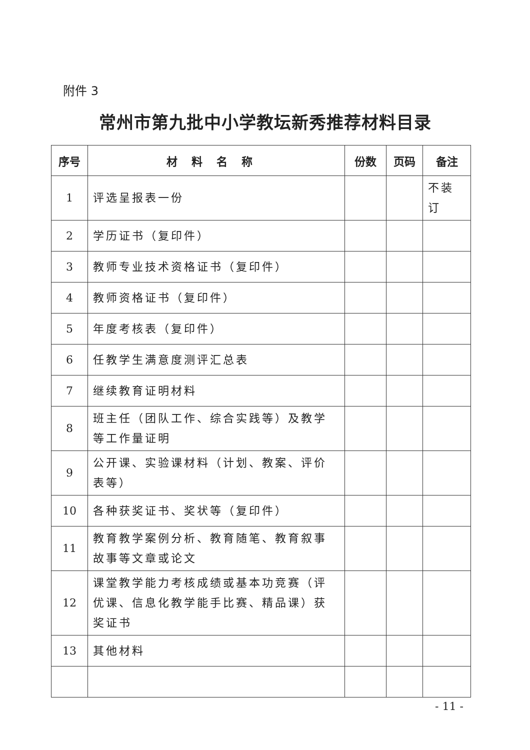附件 3
常州市第九批中小学教坛新秀推荐材料目录
| 序号 | 材料名称 | 份数 | 页码 | 备注 |
| --- | --- | --- | --- | --- |
| 1 | 评选呈报表一份 | | | 不装订 |
| 2 | 学历证书（复印件） | | | |
| 3 | 教师专业技术资格证书（复印件） | | | |
| 4 | 教师资格证书（复印件） | | | |
| 5 | 年度考核表（复印件） | | | |
| 6 | 任教学生满意度测评汇总表 | | | |
| 7 | 继续教育证明材料 | | | |
| 8 | 班主任（团队工作、综合实践等）及教学等工作量证明 | | | |
| 9 | 公开课、实验课材料（计划、教案、评价表等） | | | |
| 10 | 各种获奖证书、奖状等（复印件） | | | |
| 11 | 教育教学案例分析、教育随笔、教育叙事故事等文章或论文 | | | |
| 12 | 课堂教学能力考核成绩或基本功竞赛（评优课、信息化教学能手比赛、精品课）获奖证书 | | | |
| 13 | 其他材料 | | | |
- 11 -